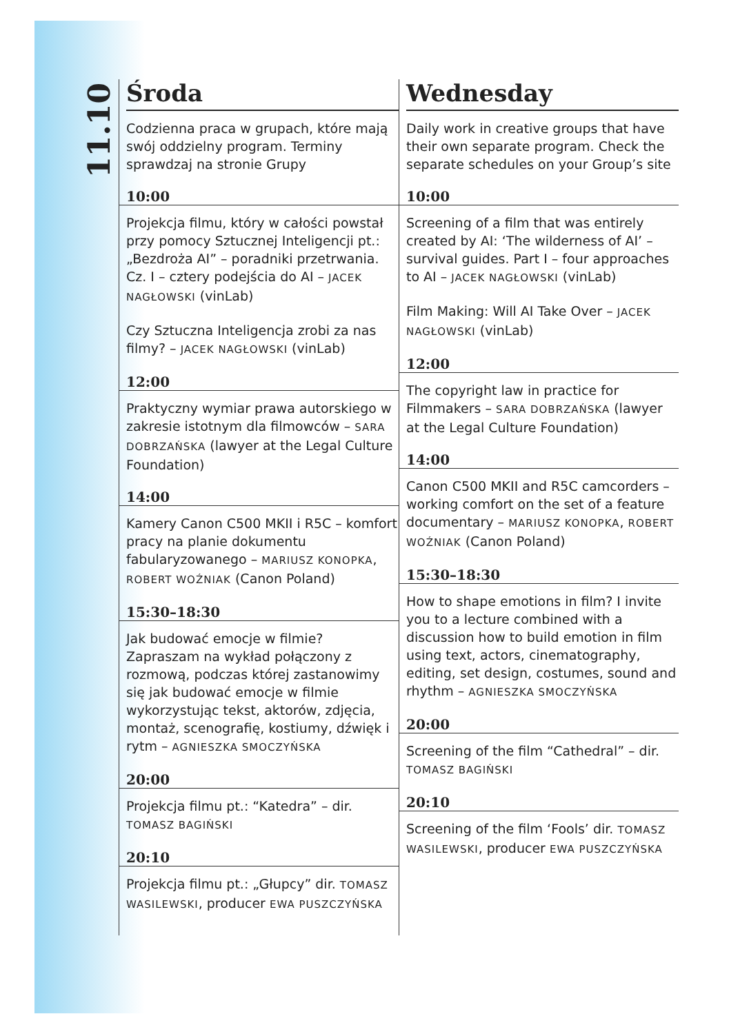11.10
Środa
Codzienna praca w grupach, które mają swój oddzielny program. Terminy sprawdzaj na stronie Grupy
10:00
Projekcja filmu, który w całości powstał przy pomocy Sztucznej Inteligencji pt.: „Bezdroża AI” – poradniki przetrwania. Cz. I – cztery podejścia do AI – JACEK NAGŁOWSKI (vinLab)
Czy Sztuczna Inteligencja zrobi za nas filmy? – JACEK NAGŁOWSKI (vinLab)
12:00
Praktyczny wymiar prawa autorskiego w zakresie istotnym dla filmowców – SARA DOBRZAŃSKA (lawyer at the Legal Culture Foundation)
14:00
Kamery Canon C500 MKII i R5C – komfort pracy na planie dokumentu fabularyzowanego – MARIUSZ KONOPKA, ROBERT WOŹNIAK (Canon Poland)
15:30–18:30
Jak budować emocje w filmie? Zapraszam na wykład połączony z rozmową, podczas której zastanowimy się jak budować emocje w filmie wykorzystując tekst, aktorów, zdjęcia, montaż, scenografię, kostiumy, dźwięk i rytm – AGNIESZKA SMOCZYŃSKA
20:00
Projekcja filmu pt.: “Katedra” – dir. TOMASZ BAGIŃSKI
20:10
Projekcja filmu pt.: „Głupcy” dir. TOMASZ WASILEWSKI, producer EWA PUSZCZYŃSKA
Wednesday
Daily work in creative groups that have their own separate program. Check the separate schedules on your Group’s site
10:00
Screening of a film that was entirely created by AI: ‘The wilderness of AI’ – survival guides. Part I – four approaches to AI – JACEK NAGŁOWSKI (vinLab)
Film Making: Will AI Take Over – JACEK NAGŁOWSKI (vinLab)
12:00
The copyright law in practice for Filmmakers – SARA DOBRZAŃSKA (lawyer at the Legal Culture Foundation)
14:00
Canon C500 MKII and R5C camcorders – working comfort on the set of a feature documentary – MARIUSZ KONOPKA, ROBERT WOŹNIAK (Canon Poland)
15:30–18:30
How to shape emotions in film? I invite you to a lecture combined with a discussion how to build emotion in film using text, actors, cinematography, editing, set design, costumes, sound and rhythm – AGNIESZKA SMOCZYŃSKA
20:00
Screening of the film “Cathedral” – dir. TOMASZ BAGIŃSKI
20:10
Screening of the film ‘Fools’ dir. TOMASZ WASILEWSKI, producer EWA PUSZCZYŃSKA